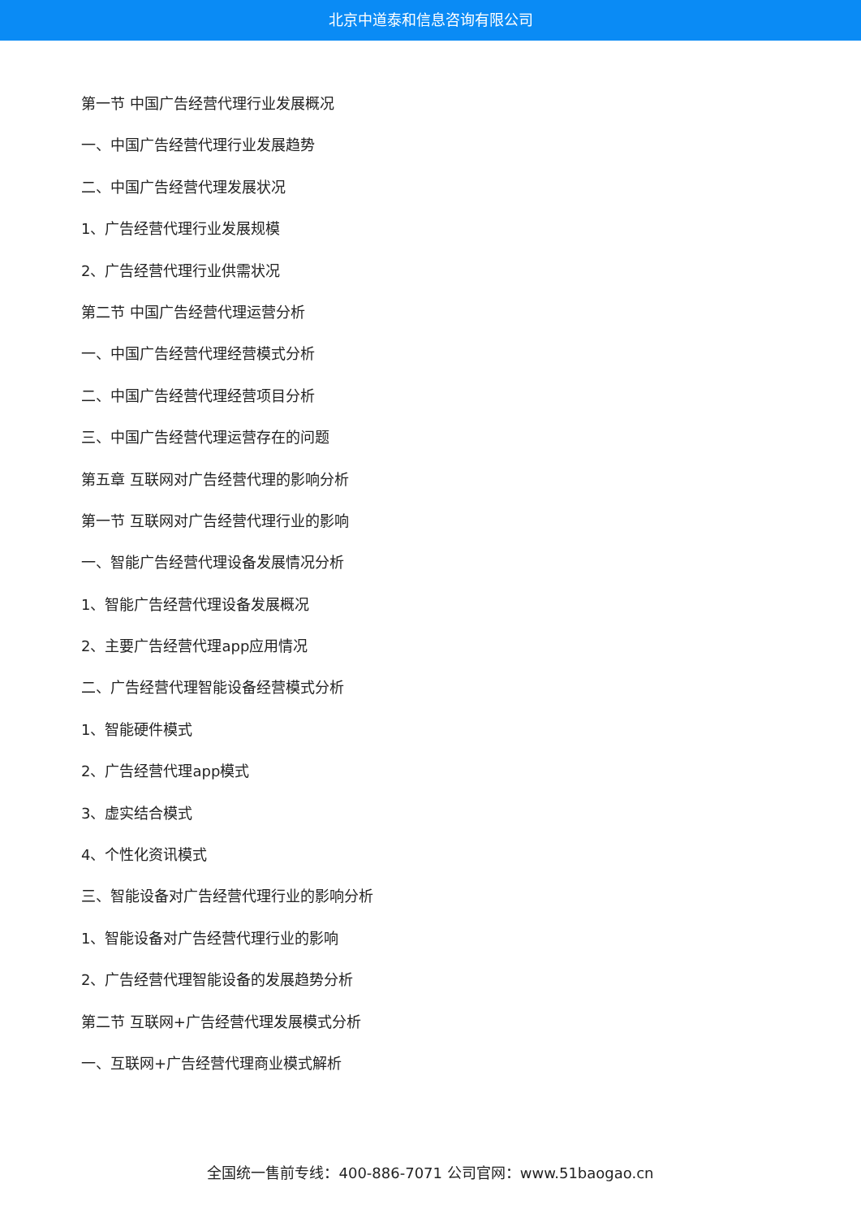北京中道泰和信息咨询有限公司
第一节 中国广告经营代理行业发展概况
一、中国广告经营代理行业发展趋势
二、中国广告经营代理发展状况
1、广告经营代理行业发展规模
2、广告经营代理行业供需状况
第二节 中国广告经营代理运营分析
一、中国广告经营代理经营模式分析
二、中国广告经营代理经营项目分析
三、中国广告经营代理运营存在的问题
第五章 互联网对广告经营代理的影响分析
第一节 互联网对广告经营代理行业的影响
一、智能广告经营代理设备发展情况分析
1、智能广告经营代理设备发展概况
2、主要广告经营代理app应用情况
二、广告经营代理智能设备经营模式分析
1、智能硬件模式
2、广告经营代理app模式
3、虚实结合模式
4、个性化资讯模式
三、智能设备对广告经营代理行业的影响分析
1、智能设备对广告经营代理行业的影响
2、广告经营代理智能设备的发展趋势分析
第二节 互联网+广告经营代理发展模式分析
一、互联网+广告经营代理商业模式解析
全国统一售前专线：400-886-7071 公司官网：www.51baogao.cn